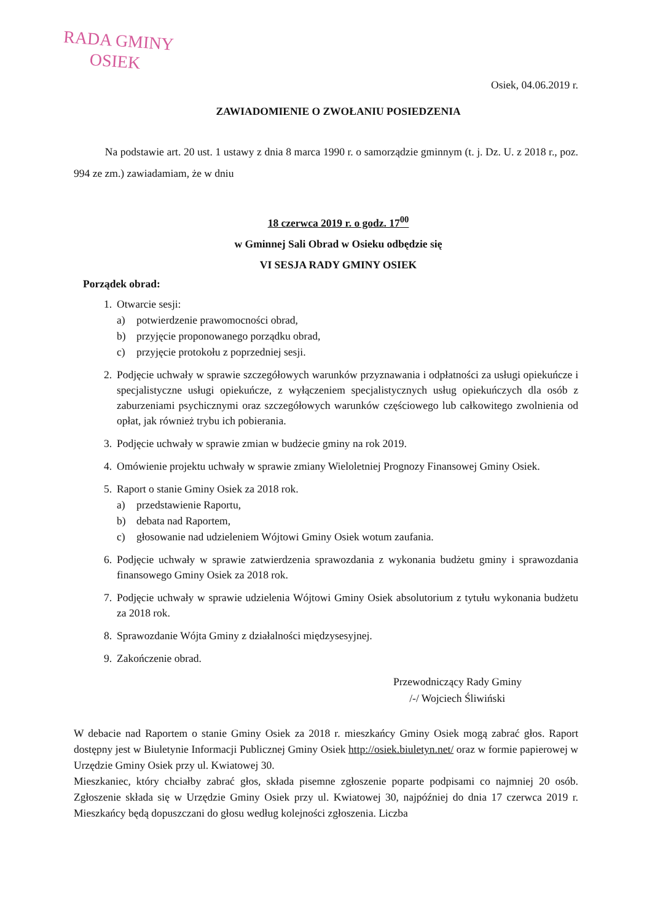RADA GMINY
OSIEK
Osiek, 04.06.2019 r.
ZAWIADOMIENIE O ZWOŁANIU POSIEDZENIA
Na podstawie art. 20 ust. 1 ustawy z dnia 8 marca 1990 r. o samorządzie gminnym (t. j. Dz. U. z 2018 r., poz. 994 ze zm.) zawiadamiam, że w dniu
18 czerwca 2019 r. o godz. 17<sup>00</sup>
w Gminnej Sali Obrad w Osieku odbędzie się
VI SESJA RADY GMINY OSIEK
Porządek obrad:
1. Otwarcie sesji:
a) potwierdzenie prawomocności obrad,
b) przyjęcie proponowanego porządku obrad,
c) przyjęcie protokołu z poprzedniej sesji.
2. Podjęcie uchwały w sprawie szczegółowych warunków przyznawania i odpłatności za usługi opiekuńcze i specjalistyczne usługi opiekuńcze, z wyłączeniem specjalistycznych usług opiekuńczych dla osób z zaburzeniami psychicznymi oraz szczegółowych warunków częściowego lub całkowitego zwolnienia od opłat, jak również trybu ich pobierania.
3. Podjęcie uchwały w sprawie zmian w budżecie gminy na rok 2019.
4. Omówienie projektu uchwały w sprawie zmiany Wieloletniej Prognozy Finansowej Gminy Osiek.
5. Raport o stanie Gminy Osiek za 2018 rok.
a) przedstawienie Raportu,
b) debata nad Raportem,
c) głosowanie nad udzieleniem Wójtowi Gminy Osiek wotum zaufania.
6. Podjęcie uchwały w sprawie zatwierdzenia sprawozdania z wykonania budżetu gminy i sprawozdania finansowego Gminy Osiek za 2018 rok.
7. Podjęcie uchwały w sprawie udzielenia Wójtowi Gminy Osiek absolutorium z tytułu wykonania budżetu za 2018 rok.
8. Sprawozdanie Wójta Gminy z działalności międzysesyjnej.
9. Zakończenie obrad.
Przewodniczący Rady Gminy
/-/ Wojciech Śliwiński
W debacie nad Raportem o stanie Gminy Osiek za 2018 r. mieszkańcy Gminy Osiek mogą zabrać głos. Raport dostępny jest w Biuletynie Informacji Publicznej Gminy Osiek http://osiek.biuletyn.net/ oraz w formie papierowej w Urzędzie Gminy Osiek przy ul. Kwiatowej 30.
Mieszkaniec, który chciałby zabrać głos, składa pisemne zgłoszenie poparte podpisami co najmniej 20 osób. Zgłoszenie składa się w Urzędzie Gminy Osiek przy ul. Kwiatowej 30, najpóźniej do dnia 17 czerwca 2019 r. Mieszkańcy będą dopuszczani do głosu według kolejności zgłoszenia. Liczba